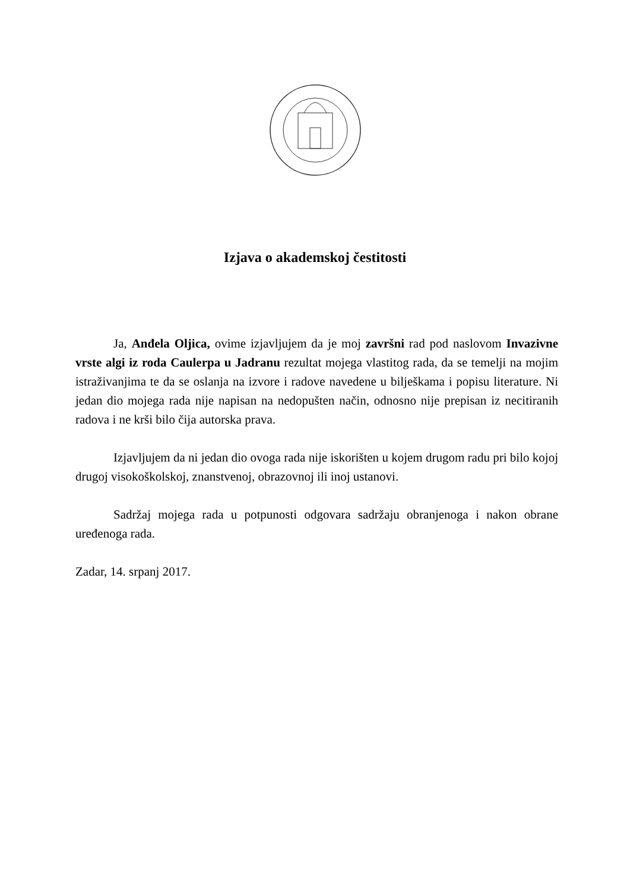Izjava o akademskoj čestitosti
Ja, Anđela Oljica, ovime izjavljujem da je moj završni rad pod naslovom Invazivne vrste algi iz roda Caulerpa u Jadranu rezultat mojega vlastitog rada, da se temelji na mojim istraživanjima te da se oslanja na izvore i radove navedene u bilješkama i popisu literature. Ni jedan dio mojega rada nije napisan na nedopušten način, odnosno nije prepisan iz necitiranih radova i ne krši bilo čija autorska prava.
Izjavljujem da ni jedan dio ovoga rada nije iskorišten u kojem drugom radu pri bilo kojoj drugoj visokoškolskoj, znanstvenoj, obrazovnoj ili inoj ustanovi.
Sadržaj mojega rada u potpunosti odgovara sadržaju obranjenoga i nakon obrane uređenoga rada.
Zadar, 14. srpanj 2017.